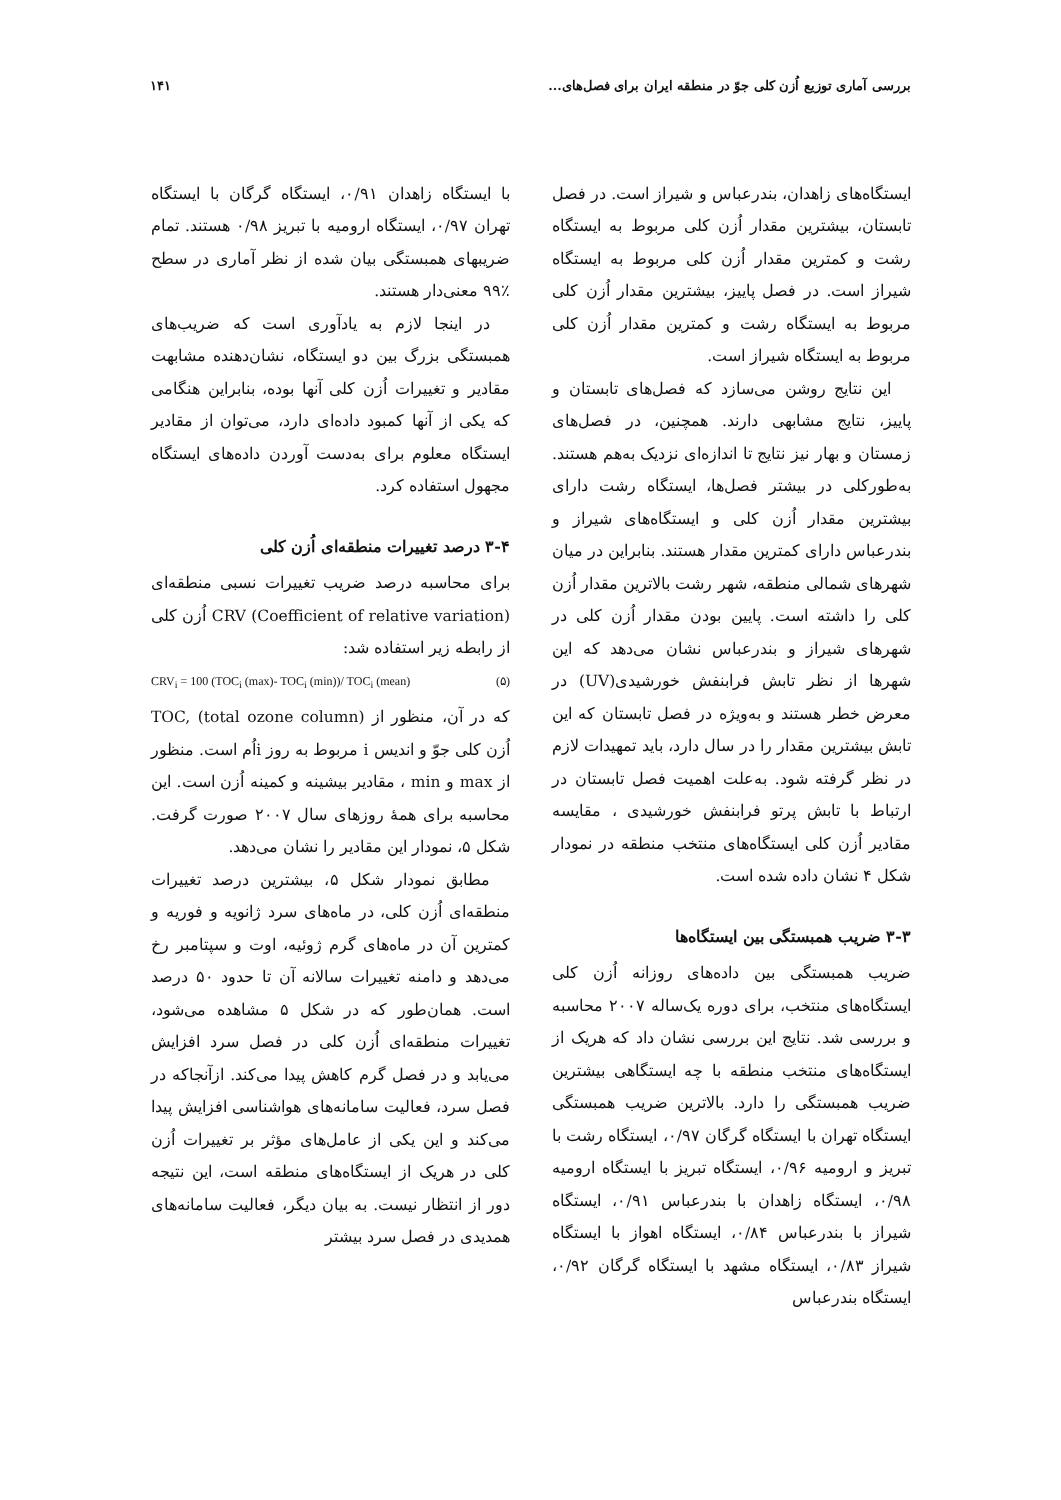بررسی آماری توزیع اُزن کلی جوّ در منطقه ایران برای فصل‌های... ۱۴۱
ایستگاه‌های زاهدان، بندرعباس و شیراز است. در فصل تابستان، بیشترین مقدار اُزن کلی مربوط به ایستگاه رشت و کمترین مقدار اُزن کلی مربوط به ایستگاه شیراز است. در فصل پاییز، بیشترین مقدار اُزن کلی مربوط به ایستگاه رشت و کمترین مقدار اُزن کلی مربوط به ایستگاه شیراز است.
این نتایج روشن می‌سازد که فصل‌های تابستان و پاییز، نتایج مشابهی دارند. همچنین، در فصل‌های زمستان و بهار نیز نتایج تا اندازه‌ای نزدیک به‌هم هستند. به‌طور‌کلی در بیشتر فصل‌ها، ایستگاه رشت دارای بیشترین مقدار اُزن کلی و ایستگاه‌های شیراز و بندرعباس دارای کمترین مقدار هستند. بنابراین در میان شهرهای شمالی منطقه، شهر رشت بالاترین مقدار اُزن کلی را داشته است. پایین بودن مقدار اُزن کلی در شهرهای شیراز و بندرعباس نشان می‌دهد که این شهرها از نظر تابش فرابنفش خورشیدی(UV) در معرض خطر هستند و به‌ویژه در فصل تابستان که این تابش بیشترین مقدار را در سال دارد، باید تمهیدات لازم در نظر گرفته شود. به‌علت اهمیت فصل تابستان در ارتباط با تابش پرتو فرابنفش خورشیدی ، مقایسه مقادیر اُزن کلی ایستگاه‌های منتخب منطقه در نمودار شکل ۴ نشان داده شده است.
۳-۳ ضریب همبستگی بین ایستگاه‌ها
ضریب همبستگی بین داده‌های روزانه اُزن کلی ایستگاه‌های منتخب، برای دوره یک‌ساله ۲۰۰۷ محاسبه و بررسی شد. نتایج این بررسی نشان داد که هریک از ایستگاه‌های منتخب منطقه با چه ایستگاهی بیشترین ضریب همبستگی را دارد. بالاترین ضریب همبستگی ایستگاه تهران با ایستگاه گرگان ۰/۹۷، ایستگاه رشت با تبریز و ارومیه ۰/۹۶، ایستگاه تبریز با ایستگاه ارومیه ۰/۹۸، ایستگاه زاهدان با بندرعباس ۰/۹۱، ایستگاه شیراز با بندرعباس ۰/۸۴، ایستگاه اهواز با ایستگاه شیراز ۰/۸۳، ایستگاه مشهد با ایستگاه گرگان ۰/۹۲، ایستگاه بندرعباس
با ایستگاه زاهدان ۰/۹۱، ایستگاه گرگان با ایستگاه تهران ۰/۹۷، ایستگاه ارومیه با تبریز ۰/۹۸ هستند. تمام ضریبهای همبستگی بیان شده از نظر آماری در سطح ٪۹۹ معنی‌دار هستند.
در اینجا لازم به یادآوری است که ضریب‌های همبستگی بزرگ بین دو ایستگاه، نشان‌دهنده مشابهت مقادیر و تغییرات اُزن کلی آنها بوده، بنابراین هنگامی که یکی از آنها کمبود داده‌ای دارد، می‌توان از مقادیر ایستگاه معلوم برای به‌دست آوردن داده‌های ایستگاه مجهول استفاده کرد.
۳-۴ درصد تغییرات منطقه‌ای اُزن کلی
برای محاسبه درصد ضریب تغییرات نسبی منطقه‌ای CRV (Coefficient of relative variation) اُزن کلی از رابطه زیر استفاده شد:
CRV<sub>i</sub> = 100 (TOC<sub>i</sub> (max)- TOC<sub>i</sub> (min))/ TOC<sub>i</sub> (mean) (۵)
که در آن، منظور از TOC, (total ozone column) اُزن کلی جوّ و اندیس i مربوط به روز iاُم است. منظور از max و min ، مقادیر بیشینه و کمینه اُزن است. این محاسبه برای همهٔ روزهای سال ۲۰۰۷ صورت گرفت. شکل ۵، نمودار این مقادیر را نشان می‌دهد.
مطابق نمودار شکل ۵، بیشترین درصد تغییرات منطقه‌ای اُزن کلی، در ماه‌های سرد ژانویه و فوریه و کمترین آن در ماه‌های گرم ژوئیه، اوت و سپتامبر رخ می‌دهد و دامنه تغییرات سالانه آن تا حدود ۵۰ درصد است. همان‌طور که در شکل ۵ مشاهده می‌شود، تغییرات منطقه‌ای اُزن کلی در فصل سرد افزایش می‌یابد و در فصل گرم کاهش پیدا می‌کند. ازآنجاکه در فصل سرد، فعالیت سامانه‌های هواشناسی افزایش پیدا می‌کند و این یکی از عامل‌های مؤثر بر تغییرات اُزن کلی در هریک از ایستگاه‌های منطقه است، این نتیجه دور از انتظار نیست. به بیان دیگر، فعالیت سامانه‌های همدیدی در فصل سرد بیشتر